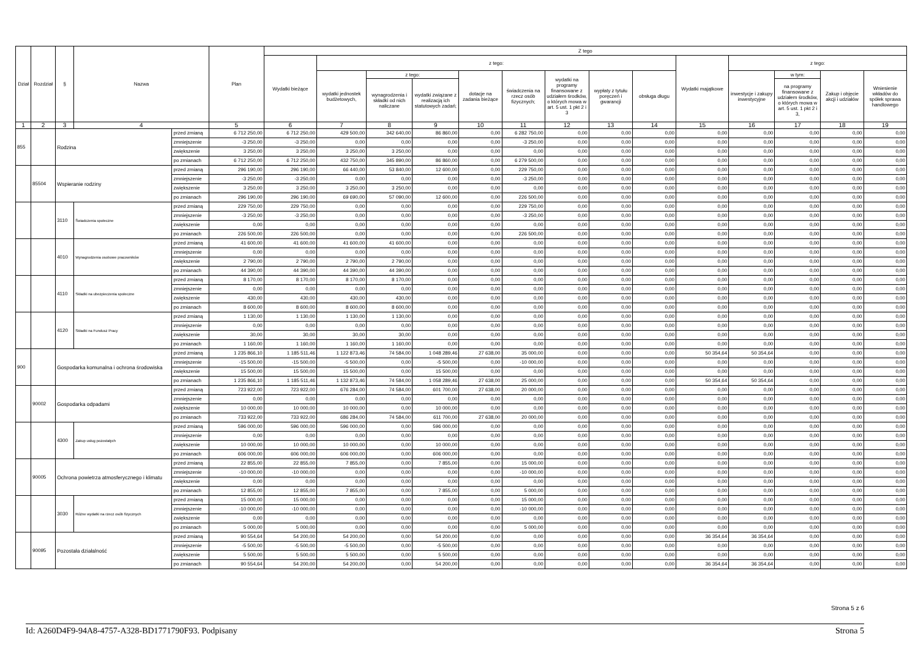| Dział | Rozdział | § | Nazwa | | Plan | Z tego | | | | | | | | | | | | | |
| --- | --- | --- | --- | --- | --- | --- | --- | --- | --- | --- | --- | --- | --- | --- | --- | --- | --- | --- | --- |
| | | | | | | Wydatki bieżące | z tego: | | | | | | | | Wydatki majątkowe | z tego: | | | |
| | | | | | | | wydatki jednostek budżetowych, | z tego: | | dotacje na zadania bieżące | świadczenia na rzecz osób fizycznych; | wydatki na programy finansowane z udziałem środków, o których mowa w art. 5 ust. 1 pkt 2 i 3 | wypłaty z tytułu poręczeń i gwarancji | obsługa długu | | inwestycje i zakupy inwestycyjne | w tym: | Zakup i objęcie akcji i udziałów | Wniesienie wkładów do spółek sprawa handlowego |
| | | | | | | | | wynagrodzenia i składki od nich naliczane | wydatki związane z realizacją ich statutowych zadań; | | | | | | | | na programy finansowane z udziałem środków, o których mowa w art. 5 ust. 1 pkt 2 i 3, | | |
| 1 | 2 | 3 | 4 | | 5 | 6 | 7 | 8 | 9 | 10 | 11 | 12 | 13 | 14 | 15 | 16 | 17 | 18 | 19 |
| 855 | | Rodzina | | przed zmianą | 6 712 250,00 | 6 712 250,00 | 429 500,00 | 342 640,00 | 86 860,00 | 0,00 | 6 282 750,00 | 0,00 | 0,00 | 0,00 | 0,00 | 0,00 | 0,00 | 0,00 | 0,00 |
| | | | | zmniejszenie | -3 250,00 | -3 250,00 | 0,00 | 0,00 | 0,00 | 0,00 | -3 250,00 | 0,00 | 0,00 | 0,00 | 0,00 | 0,00 | 0,00 | 0,00 | 0,00 |
| | | | | zwiększenie | 3 250,00 | 3 250,00 | 3 250,00 | 3 250,00 | 0,00 | 0,00 | 0,00 | 0,00 | 0,00 | 0,00 | 0,00 | 0,00 | 0,00 | 0,00 | 0,00 |
| | | | | po zmianach | 6 712 250,00 | 6 712 250,00 | 432 750,00 | 345 890,00 | 86 860,00 | 0,00 | 6 279 500,00 | 0,00 | 0,00 | 0,00 | 0,00 | 0,00 | 0,00 | 0,00 | 0,00 |
| | 85504 | Wspieranie rodziny | | przed zmianą | 296 190,00 | 296 190,00 | 66 440,00 | 53 840,00 | 12 600,00 | 0,00 | 229 750,00 | 0,00 | 0,00 | 0,00 | 0,00 | 0,00 | 0,00 | 0,00 | 0,00 |
| | | | | zmniejszenie | -3 250,00 | -3 250,00 | 0,00 | 0,00 | 0,00 | 0,00 | -3 250,00 | 0,00 | 0,00 | 0,00 | 0,00 | 0,00 | 0,00 | 0,00 | 0,00 |
| | | | | zwiększenie | 3 250,00 | 3 250,00 | 3 250,00 | 3 250,00 | 0,00 | 0,00 | 0,00 | 0,00 | 0,00 | 0,00 | 0,00 | 0,00 | 0,00 | 0,00 | 0,00 |
| | | | | po zmianach | 296 190,00 | 296 190,00 | 69 690,00 | 57 090,00 | 12 600,00 | 0,00 | 226 500,00 | 0,00 | 0,00 | 0,00 | 0,00 | 0,00 | 0,00 | 0,00 | 0,00 |
| | | 3110 | Świadczenia społeczne | przed zmianą | 229 750,00 | 229 750,00 | 0,00 | 0,00 | 0,00 | 0,00 | 229 750,00 | 0,00 | 0,00 | 0,00 | 0,00 | 0,00 | 0,00 | 0,00 | 0,00 |
| | | | | zmniejszenie | -3 250,00 | -3 250,00 | 0,00 | 0,00 | 0,00 | 0,00 | -3 250,00 | 0,00 | 0,00 | 0,00 | 0,00 | 0,00 | 0,00 | 0,00 | 0,00 |
| | | | | zwiększenie | 0,00 | 0,00 | 0,00 | 0,00 | 0,00 | 0,00 | 0,00 | 0,00 | 0,00 | 0,00 | 0,00 | 0,00 | 0,00 | 0,00 | 0,00 |
| | | | | po zmianach | 226 500,00 | 226 500,00 | 0,00 | 0,00 | 0,00 | 0,00 | 226 500,00 | 0,00 | 0,00 | 0,00 | 0,00 | 0,00 | 0,00 | 0,00 | 0,00 |
| | | 4010 | Wynagrodzenia osobowe pracowników | przed zmianą | 41 600,00 | 41 600,00 | 41 600,00 | 41 600,00 | 0,00 | 0,00 | 0,00 | 0,00 | 0,00 | 0,00 | 0,00 | 0,00 | 0,00 | 0,00 | 0,00 |
| | | | | zmniejszenie | 0,00 | 0,00 | 0,00 | 0,00 | 0,00 | 0,00 | 0,00 | 0,00 | 0,00 | 0,00 | 0,00 | 0,00 | 0,00 | 0,00 | 0,00 |
| | | | | zwiększenie | 2 790,00 | 2 790,00 | 2 790,00 | 2 790,00 | 0,00 | 0,00 | 0,00 | 0,00 | 0,00 | 0,00 | 0,00 | 0,00 | 0,00 | 0,00 | 0,00 |
| | | | | po zmianach | 44 390,00 | 44 390,00 | 44 390,00 | 44 390,00 | 0,00 | 0,00 | 0,00 | 0,00 | 0,00 | 0,00 | 0,00 | 0,00 | 0,00 | 0,00 | 0,00 |
| | | 4110 | Składki na ubezpieczenia społeczne | przed zmianą | 8 170,00 | 8 170,00 | 8 170,00 | 8 170,00 | 0,00 | 0,00 | 0,00 | 0,00 | 0,00 | 0,00 | 0,00 | 0,00 | 0,00 | 0,00 | 0,00 |
| | | | | zmniejszenie | 0,00 | 0,00 | 0,00 | 0,00 | 0,00 | 0,00 | 0,00 | 0,00 | 0,00 | 0,00 | 0,00 | 0,00 | 0,00 | 0,00 | 0,00 |
| | | | | zwiększenie | 430,00 | 430,00 | 430,00 | 430,00 | 0,00 | 0,00 | 0,00 | 0,00 | 0,00 | 0,00 | 0,00 | 0,00 | 0,00 | 0,00 | 0,00 |
| | | | | po zmianach | 8 600,00 | 8 600,00 | 8 600,00 | 8 600,00 | 0,00 | 0,00 | 0,00 | 0,00 | 0,00 | 0,00 | 0,00 | 0,00 | 0,00 | 0,00 | 0,00 |
| | | 4120 | Składki na Fundusz Pracy | przed zmianą | 1 130,00 | 1 130,00 | 1 130,00 | 1 130,00 | 0,00 | 0,00 | 0,00 | 0,00 | 0,00 | 0,00 | 0,00 | 0,00 | 0,00 | 0,00 | 0,00 |
| | | | | zmniejszenie | 0,00 | 0,00 | 0,00 | 0,00 | 0,00 | 0,00 | 0,00 | 0,00 | 0,00 | 0,00 | 0,00 | 0,00 | 0,00 | 0,00 | 0,00 |
| | | | | zwiększenie | 30,00 | 30,00 | 30,00 | 30,00 | 0,00 | 0,00 | 0,00 | 0,00 | 0,00 | 0,00 | 0,00 | 0,00 | 0,00 | 0,00 | 0,00 |
| | | | | po zmianach | 1 160,00 | 1 160,00 | 1 160,00 | 1 160,00 | 0,00 | 0,00 | 0,00 | 0,00 | 0,00 | 0,00 | 0,00 | 0,00 | 0,00 | 0,00 | 0,00 |
| 900 | | Gospodarka komunalna i ochrona środowiska | | przed zmianą | 1 235 866,10 | 1 185 511,46 | 1 122 873,46 | 74 584,00 | 1 048 289,46 | 27 638,00 | 35 000,00 | 0,00 | 0,00 | 0,00 | 50 354,64 | 50 354,64 | 0,00 | 0,00 | 0,00 |
| | | | | zmniejszenie | -15 500,00 | -15 500,00 | -5 500,00 | 0,00 | -5 500,00 | 0,00 | -10 000,00 | 0,00 | 0,00 | 0,00 | 0,00 | 0,00 | 0,00 | 0,00 | 0,00 |
| | | | | zwiększenie | 15 500,00 | 15 500,00 | 15 500,00 | 0,00 | 15 500,00 | 0,00 | 0,00 | 0,00 | 0,00 | 0,00 | 0,00 | 0,00 | 0,00 | 0,00 | 0,00 |
| | | | | po zmianach | 1 235 866,10 | 1 185 511,46 | 1 132 873,46 | 74 584,00 | 1 058 289,46 | 27 638,00 | 25 000,00 | 0,00 | 0,00 | 0,00 | 50 354,64 | 50 354,64 | 0,00 | 0,00 | 0,00 |
| | 90002 | Gospodarka odpadami | | przed zmianą | 723 922,00 | 723 922,00 | 676 284,00 | 74 584,00 | 601 700,00 | 27 638,00 | 20 000,00 | 0,00 | 0,00 | 0,00 | 0,00 | 0,00 | 0,00 | 0,00 | 0,00 |
| | | | | zmniejszenie | 0,00 | 0,00 | 0,00 | 0,00 | 0,00 | 0,00 | 0,00 | 0,00 | 0,00 | 0,00 | 0,00 | 0,00 | 0,00 | 0,00 | 0,00 |
| | | | | zwiększenie | 10 000,00 | 10 000,00 | 10 000,00 | 0,00 | 10 000,00 | 0,00 | 0,00 | 0,00 | 0,00 | 0,00 | 0,00 | 0,00 | 0,00 | 0,00 | 0,00 |
| | | | | po zmianach | 733 922,00 | 733 922,00 | 686 284,00 | 74 584,00 | 611 700,00 | 27 638,00 | 20 000,00 | 0,00 | 0,00 | 0,00 | 0,00 | 0,00 | 0,00 | 0,00 | 0,00 |
| | | 4300 | Zakup usług pozostałych | przed zmianą | 596 000,00 | 596 000,00 | 596 000,00 | 0,00 | 596 000,00 | 0,00 | 0,00 | 0,00 | 0,00 | 0,00 | 0,00 | 0,00 | 0,00 | 0,00 | 0,00 |
| | | | | zmniejszenie | 0,00 | 0,00 | 0,00 | 0,00 | 0,00 | 0,00 | 0,00 | 0,00 | 0,00 | 0,00 | 0,00 | 0,00 | 0,00 | 0,00 | 0,00 |
| | | | | zwiększenie | 10 000,00 | 10 000,00 | 10 000,00 | 0,00 | 10 000,00 | 0,00 | 0,00 | 0,00 | 0,00 | 0,00 | 0,00 | 0,00 | 0,00 | 0,00 | 0,00 |
| | | | | po zmianach | 606 000,00 | 606 000,00 | 606 000,00 | 0,00 | 606 000,00 | 0,00 | 0,00 | 0,00 | 0,00 | 0,00 | 0,00 | 0,00 | 0,00 | 0,00 | 0,00 |
| | 90005 | Ochrona powietrza atmosferycznego i klimatu | | przed zmianą | 22 855,00 | 22 855,00 | 7 855,00 | 0,00 | 7 855,00 | 0,00 | 15 000,00 | 0,00 | 0,00 | 0,00 | 0,00 | 0,00 | 0,00 | 0,00 | 0,00 |
| | | | | zmniejszenie | -10 000,00 | -10 000,00 | 0,00 | 0,00 | 0,00 | 0,00 | -10 000,00 | 0,00 | 0,00 | 0,00 | 0,00 | 0,00 | 0,00 | 0,00 | 0,00 |
| | | | | zwiększenie | 0,00 | 0,00 | 0,00 | 0,00 | 0,00 | 0,00 | 0,00 | 0,00 | 0,00 | 0,00 | 0,00 | 0,00 | 0,00 | 0,00 | 0,00 |
| | | | | po zmianach | 12 855,00 | 12 855,00 | 7 855,00 | 0,00 | 7 855,00 | 0,00 | 5 000,00 | 0,00 | 0,00 | 0,00 | 0,00 | 0,00 | 0,00 | 0,00 | 0,00 |
| | | 3030 | Różne wydatki na rzecz osób fizycznych | przed zmianą | 15 000,00 | 15 000,00 | 0,00 | 0,00 | 0,00 | 0,00 | 15 000,00 | 0,00 | 0,00 | 0,00 | 0,00 | 0,00 | 0,00 | 0,00 | 0,00 |
| | | | | zmniejszenie | -10 000,00 | -10 000,00 | 0,00 | 0,00 | 0,00 | 0,00 | -10 000,00 | 0,00 | 0,00 | 0,00 | 0,00 | 0,00 | 0,00 | 0,00 | 0,00 |
| | | | | zwiększenie | 0,00 | 0,00 | 0,00 | 0,00 | 0,00 | 0,00 | 0,00 | 0,00 | 0,00 | 0,00 | 0,00 | 0,00 | 0,00 | 0,00 | 0,00 |
| | | | | po zmianach | 5 000,00 | 5 000,00 | 0,00 | 0,00 | 0,00 | 0,00 | 5 000,00 | 0,00 | 0,00 | 0,00 | 0,00 | 0,00 | 0,00 | 0,00 | 0,00 |
| | 90095 | Pozostała działalność | | przed zmianą | 90 554,64 | 54 200,00 | 54 200,00 | 0,00 | 54 200,00 | 0,00 | 0,00 | 0,00 | 0,00 | 0,00 | 36 354,64 | 36 354,64 | 0,00 | 0,00 | 0,00 |
| | | | | zmniejszenie | -5 500,00 | -5 500,00 | -5 500,00 | 0,00 | -5 500,00 | 0,00 | 0,00 | 0,00 | 0,00 | 0,00 | 0,00 | 0,00 | 0,00 | 0,00 | 0,00 |
| | | | | zwiększenie | 5 500,00 | 5 500,00 | 5 500,00 | 0,00 | 5 500,00 | 0,00 | 0,00 | 0,00 | 0,00 | 0,00 | 0,00 | 0,00 | 0,00 | 0,00 | 0,00 |
| | | | | po zmianach | 90 554,64 | 54 200,00 | 54 200,00 | 0,00 | 54 200,00 | 0,00 | 0,00 | 0,00 | 0,00 | 0,00 | 36 354,64 | 36 354,64 | 0,00 | 0,00 | 0,00 |
Strona 5 z 6
Id: A260D4F9-94A8-4757-A328-BD1771790F93. Podpisany Strona 5